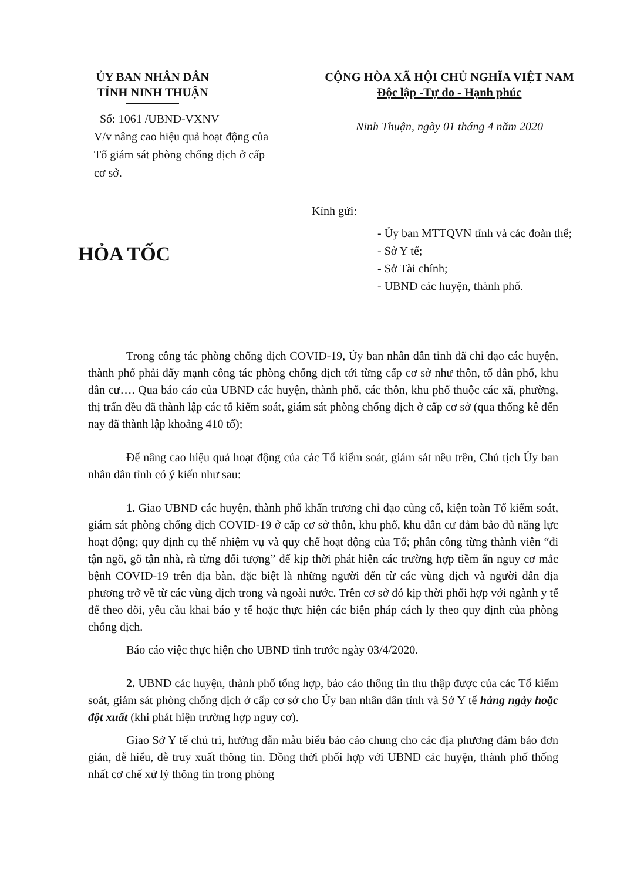ỦY BAN NHÂN DÂN
TỈNH NINH THUẬN
Số: 1061 /UBND-VXNV
V/v nâng cao hiệu quả hoạt động của Tổ giám sát phòng chống dịch ở cấp cơ sở.
CỘNG HÒA XÃ HỘI CHỦ NGHĨA VIỆT NAM
Độc lập -Tự do - Hạnh phúc
Ninh Thuận, ngày 01 tháng 4 năm 2020
HỎA TỐC
Kính gửi:
- Ủy ban MTTQVN tỉnh và các đoàn thể;
- Sở Y tế;
- Sở Tài chính;
- UBND các huyện, thành phố.
Trong công tác phòng chống dịch COVID-19, Ủy ban nhân dân tỉnh đã chỉ đạo các huyện, thành phố phải đẩy mạnh công tác phòng chống dịch tới từng cấp cơ sở như thôn, tổ dân phố, khu dân cư…. Qua báo cáo của UBND các huyện, thành phố, các thôn, khu phố thuộc các xã, phường, thị trấn đều đã thành lập các tổ kiểm soát, giám sát phòng chống dịch ở cấp cơ sở (qua thống kê đến nay đã thành lập khoảng 410 tổ);
Để nâng cao hiệu quả hoạt động của các Tổ kiểm soát, giám sát nêu trên, Chủ tịch Ủy ban nhân dân tỉnh có ý kiến như sau:
1. Giao UBND các huyện, thành phố khẩn trương chỉ đạo củng cố, kiện toàn Tổ kiểm soát, giám sát phòng chống dịch COVID-19 ở cấp cơ sở thôn, khu phố, khu dân cư đảm bảo đủ năng lực hoạt động; quy định cụ thể nhiệm vụ và quy chế hoạt động của Tổ; phân công từng thành viên “đi tận ngõ, gõ tận nhà, rà từng đối tượng” để kịp thời phát hiện các trường hợp tiềm ẩn nguy cơ mắc bệnh COVID-19 trên địa bàn, đặc biệt là những người đến từ các vùng dịch và người dân địa phương trở về từ các vùng dịch trong và ngoài nước. Trên cơ sở đó kịp thời phối hợp với ngành y tế để theo dõi, yêu cầu khai báo y tế hoặc thực hiện các biện pháp cách ly theo quy định của phòng chống dịch.
Báo cáo việc thực hiện cho UBND tỉnh trước ngày 03/4/2020.
2. UBND các huyện, thành phố tổng hợp, báo cáo thông tin thu thập được của các Tổ kiểm soát, giám sát phòng chống dịch ở cấp cơ sở cho Ủy ban nhân dân tỉnh và Sở Y tế hàng ngày hoặc đột xuất (khi phát hiện trường hợp nguy cơ).
Giao Sở Y tế chủ trì, hướng dẫn mẫu biểu báo cáo chung cho các địa phương đảm bảo đơn giản, dễ hiểu, dễ truy xuất thông tin. Đồng thời phối hợp với UBND các huyện, thành phố thống nhất cơ chế xử lý thông tin trong phòng